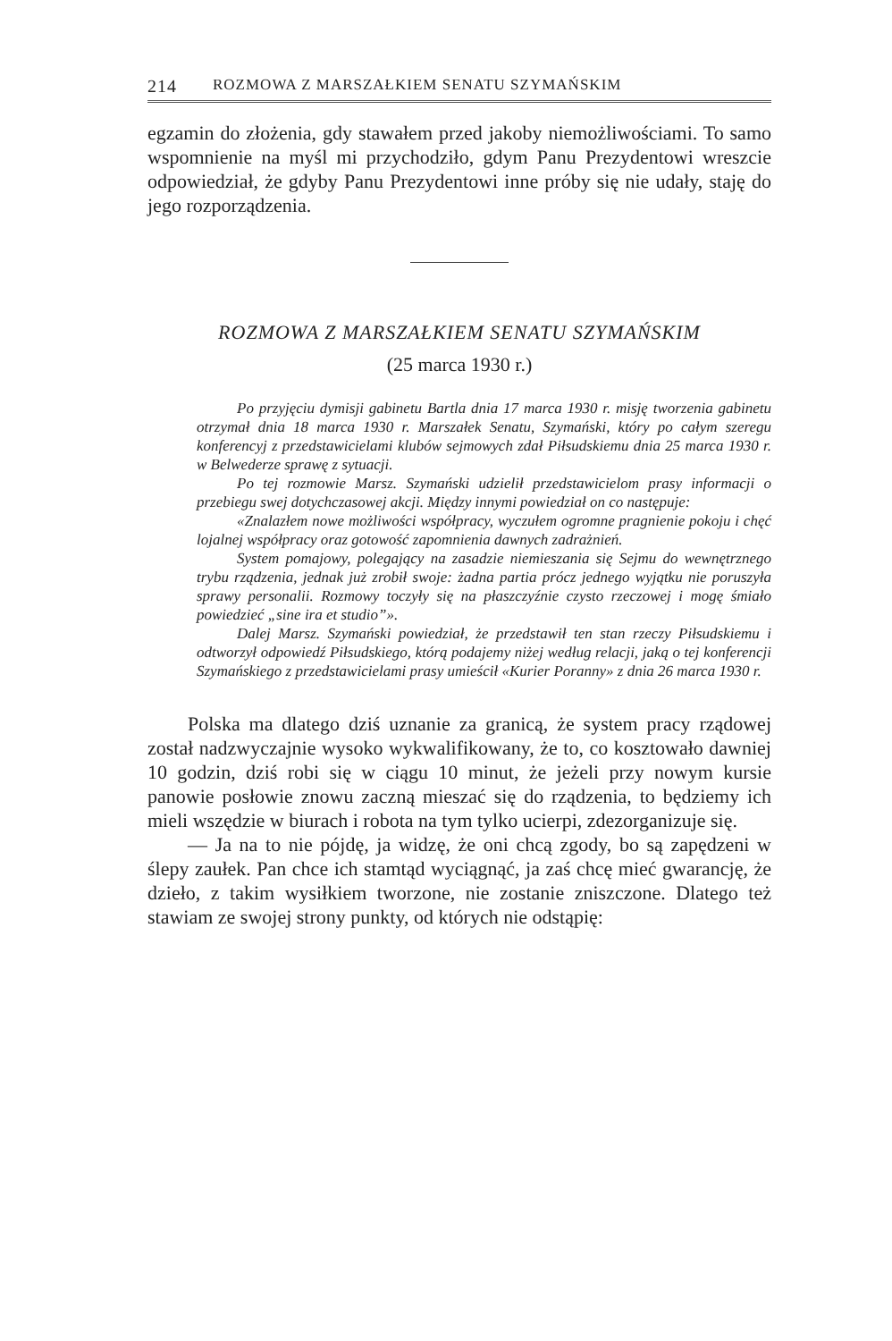214 ROZMOWA Z MARSZAŁKIEM SENATU SZYMAŃSKIM
egzamin do złożenia, gdy stawałem przed jakoby niemożliwościami. To samo wspomnienie na myśl mi przychodziło, gdym Panu Prezydentowi wreszcie odpowiedział, że gdyby Panu Prezydentowi inne próby się nie udały, staję do jego rozporządzenia.
ROZMOWA Z MARSZAŁKIEM SENATU SZYMAŃSKIM
(25 marca 1930 r.)
Po przyjęciu dymisji gabinetu Bartla dnia 17 marca 1930 r. misję tworzenia gabinetu otrzymał dnia 18 marca 1930 r. Marszałek Senatu, Szymański, który po całym szeregu konferencyj z przedstawicielami klubów sejmowych zdał Piłsudskiemu dnia 25 marca 1930 r. w Belwederze sprawę z sytuacji.
Po tej rozmowie Marsz. Szymański udzielił przedstawicielom prasy informacji o przebiegu swej dotychczasowej akcji. Między innymi powiedział on co następuje:
«Znalazłem nowe możliwości współpracy, wyczułem ogromne pragnienie pokoju i chęć lojalnej współpracy oraz gotowość zapomnienia dawnych zadrażnień.
System pomajowy, polegający na zasadzie niemieszania się Sejmu do wewnętrznego trybu rządzenia, jednak już zrobił swoje: żadna partia prócz jednego wyjątku nie poruszyła sprawy personalii. Rozmowy toczyły się na płaszczyźnie czysto rzeczowej i mogę śmiało powiedzieć „sine ira et studio”».
Dalej Marsz. Szymański powiedział, że przedstawił ten stan rzeczy Piłsudskiemu i odtworzył odpowiedź Piłsudskiego, którą podajemy niżej według relacji, jaką o tej konferencji Szymańskiego z przedstawicielami prasy umieścił «Kurier Poranny» z dnia 26 marca 1930 r.
Polska ma dlatego dziś uznanie za granicą, że system pracy rządowej został nadzwyczajnie wysoko wykwalifikowany, że to, co kosztowało dawniej 10 godzin, dziś robi się w ciągu 10 minut, że jeżeli przy nowym kursie panowie posłowie znowu zaczną mieszać się do rządzenia, to będziemy ich mieli wszędzie w biurach i robota na tym tylko ucierpi, zdezorganizuje się.
— Ja na to nie pójdę, ja widzę, że oni chcą zgody, bo są zapędzeni w ślepy zaułek. Pan chce ich stamtąd wyciągnąć, ja zaś chcę mieć gwarancję, że dzieło, z takim wysiłkiem tworzone, nie zostanie zniszczone. Dlatego też stawiam ze swojej strony punkty, od których nie odstąpię: